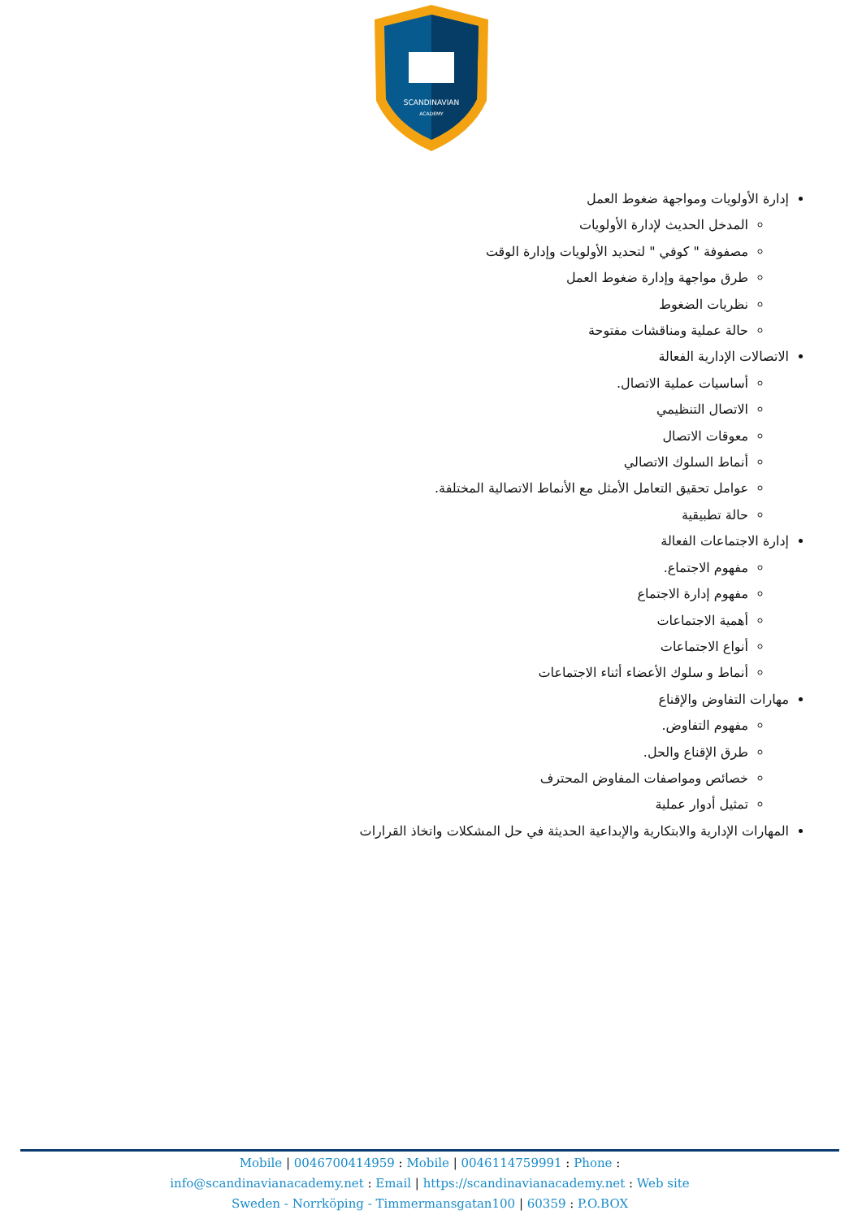SCANDINAVIAN
ACADEMY
إدارة الأولويات ومواجهة ضغوط العمل
المدخل الحديث لإدارة الأولويات
مصفوفة " كوفي " لتحديد الأولويات وإدارة الوقت
طرق مواجهة وإدارة ضغوط العمل
نظريات الضغوط
حالة عملية ومناقشات مفتوحة
الاتصالات الإدارية الفعالة
أساسيات عملية الاتصال.
الاتصال التنظيمي
معوقات الاتصال
أنماط السلوك الاتصالي
عوامل تحقيق التعامل الأمثل مع الأنماط الاتصالية المختلفة.
حالة تطبيقية
إدارة الاجتماعات الفعالة
مفهوم الاجتماع.
مفهوم إدارة الاجتماع
أهمية الاجتماعات
أنواع الاجتماعات
أنماط و سلوك الأعضاء أثناء الاجتماعات
مهارات التفاوض والإقناع
مفهوم التفاوض.
طرق الإقناع والحل.
خصائص ومواصفات المفاوض المحترف
تمثيل أدوار عملية
المهارات الإدارية والابتكارية والإبداعية الحديثة في حل المشكلات واتخاذ القرارات
Mobile | 0046700414959 : Mobile | 0046114759991 : Phone :
info@scandinavianacademy.net : Email | https://scandinavianacademy.net : Web site
Sweden - Norrköping - Timmermansgatan100 | 60359 : P.O.BOX